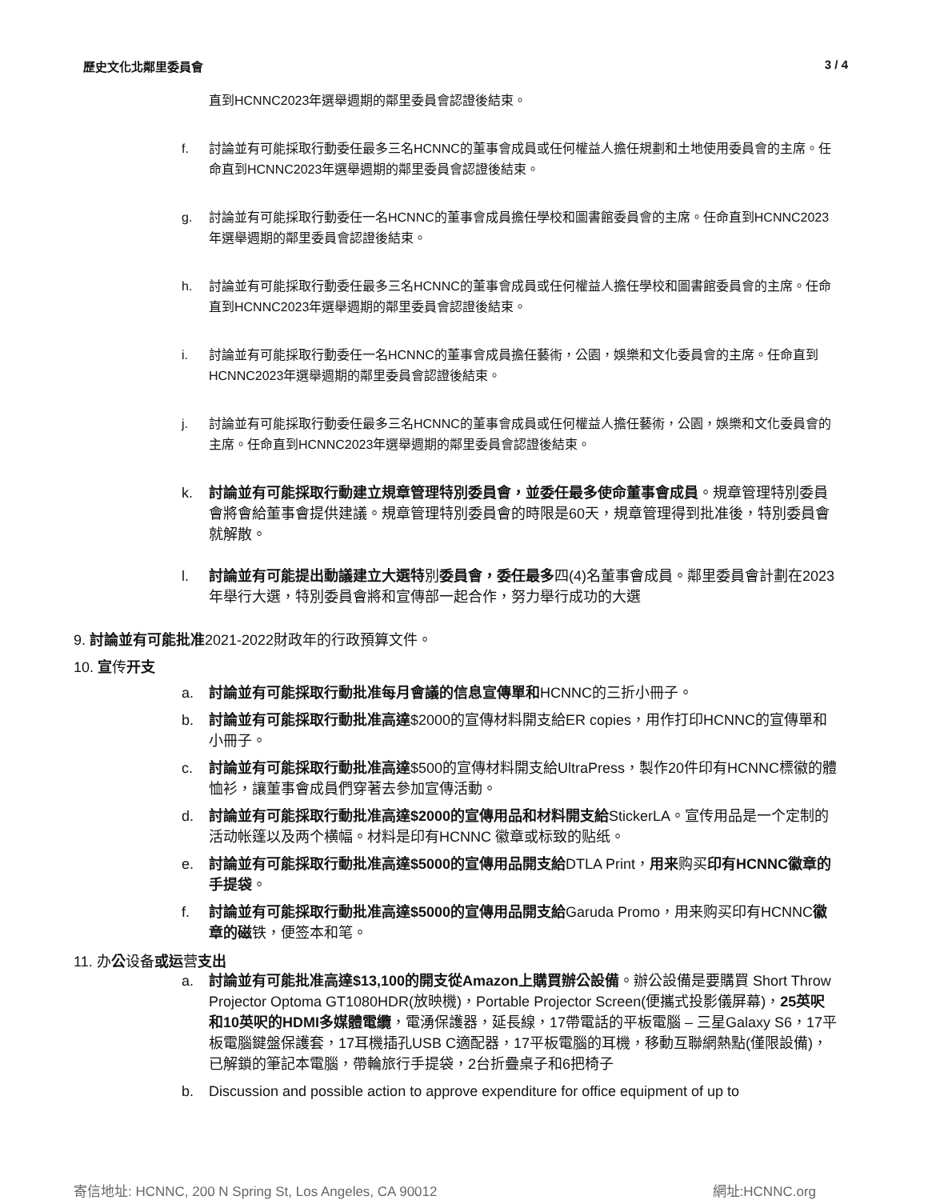歷史文化北鄰里委員會 3 / 4
直到HCNNC2023年選舉週期的鄰里委員會認證後結束。
f. 討論並有可能採取行動委任最多三名HCNNC的董事會成員或任何權益人擔任規劃和土地使用委員會的主席。任命直到HCNNC2023年選舉週期的鄰里委員會認證後結束。
g. 討論並有可能採取行動委任一名HCNNC的董事會成員擔任學校和圖書館委員會的主席。任命直到HCNNC2023年選舉週期的鄰里委員會認證後結束。
h. 討論並有可能採取行動委任最多三名HCNNC的董事會成員或任何權益人擔任學校和圖書館委員會的主席。任命直到HCNNC2023年選舉週期的鄰里委員會認證後結束。
i. 討論並有可能採取行動委任一名HCNNC的董事會成員擔任藝術，公園，娛樂和文化委員會的主席。任命直到HCNNC2023年選舉週期的鄰里委員會認證後結束。
j. 討論並有可能採取行動委任最多三名HCNNC的董事會成員或任何權益人擔任藝術，公園，娛樂和文化委員會的主席。任命直到HCNNC2023年選舉週期的鄰里委員會認證後結束。
k. 討論並有可能採取行動建立規章管理特別委員會，並委任最多使命董事會成員。規章管理特別委員會將會給董事會提供建議。規章管理特別委員會的時限是60天，規章管理得到批准後，特別委員會就解散。
l. 討論並有可能提出動議建立大選特別委員會，委任最多四(4)名董事會成員。鄰里委員會計劃在2023年舉行大選，特別委員會將和宣傳部一起合作，努力舉行成功的大選
9. 討論並有可能批准2021-2022財政年的行政預算文件。
10. 宣传开支
a. 討論並有可能採取行動批准每月會議的信息宣傳單和HCNNC的三折小冊子。
b. 討論並有可能採取行動批准高達$2000的宣傳材料開支給ER copies，用作打印HCNNC的宣傳單和小冊子。
c. 討論並有可能採取行動批准高達$500的宣傳材料開支給UltraPress，製作20件印有HCNNC標徽的體恤衫，讓董事會成員們穿著去參加宣傳活動。
d. 討論並有可能採取行動批准高達$2000的宣傳用品和材料開支給StickerLA。宣传用品是一个定制的活动帐篷以及两个横幅。材料是印有HCNNC 徽章或标致的贴纸。
e. 討論並有可能採取行動批准高達$5000的宣傳用品開支給DTLA Print，用来购买印有HCNNC徽章的手提袋。
f. 討論並有可能採取行動批准高達$5000的宣傳用品開支給Garuda Promo，用来购买印有HCNNC徽章的磁铁，便签本和笔。
11. 办公设备或运营支出
a. 討論並有可能批准高達$13,100的開支從Amazon上購買辦公設備。辦公設備是要購買 Short Throw Projector Optoma GT1080HDR(放映機)，Portable Projector Screen(便攜式投影儀屏幕)，25英呎和10英呎的HDMI多媒體電纜，電湧保護器，延長線，17帶電話的平板電腦 – 三星Galaxy S6，17平板電腦鍵盤保護套，17耳機插孔USB C適配器，17平板電腦的耳機，移動互聯網熱點(僅限設備)，已解鎖的筆記本電腦，帶輪旅行手提袋，2台折疊桌子和6把椅子
b. Discussion and possible action to approve expenditure for office equipment of up to
寄信地址: HCNNC, 200 N Spring St, Los Angeles, CA 90012 網址:HCNNC.org